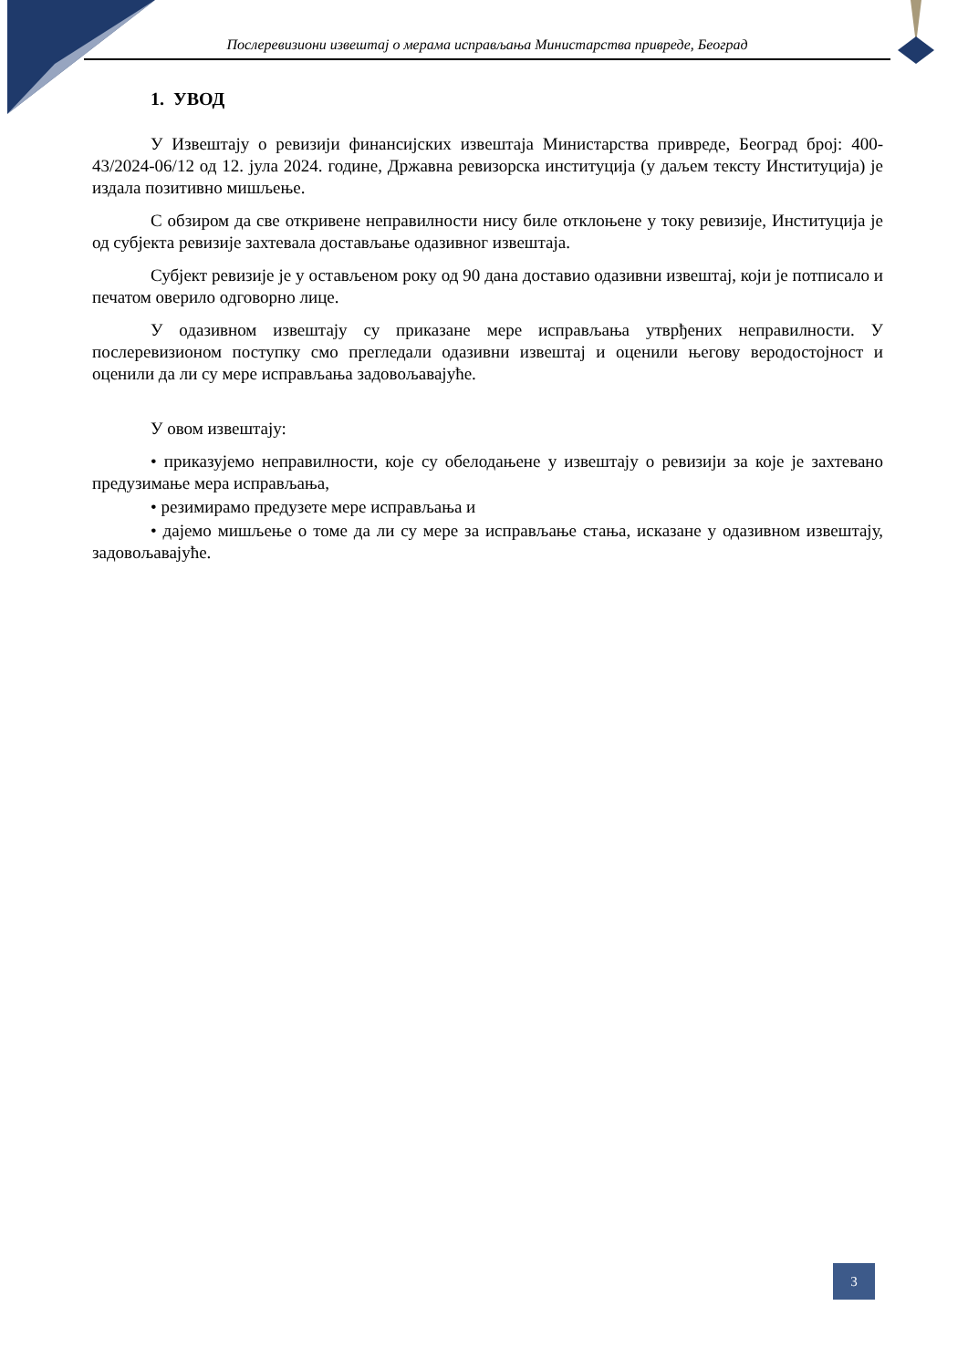Послеревизиони извештај о мерама исправљања Министарства привреде, Београд
1. УВОД
У Извештају о ревизији финансијских извештаја Министарства привреде, Београд број: 400-43/2024-06/12 од 12. јула 2024. године, Државна ревизорска институција (у даљем тексту Институција) је издала позитивно мишљење.
С обзиром да све откривене неправилности нису биле отклоњене у току ревизије, Институција је од субјекта ревизије захтевала достављање одазивног извештаја.
Субјект ревизије је у остављеном року од 90 дана доставио одазивни извештај, који је потписало и печатом оверило одговорно лице.
У одазивном извештају су приказане мере исправљања утврђених неправилности. У послеревизионом поступку смо прегледали одазивни извештај и оценили његову веродостојност и оценили да ли су мере исправљања задовољавајуће.
У овом извештају:
• приказујемо неправилности, које су обелодањене у извештају о ревизији за које је захтевано предузимање мера исправљања,
• резимирамо предузете мере исправљања и
• дајемо мишљење о томе да ли су мере за исправљање стања, исказане у одазивном извештају, задовољавајуће.
3